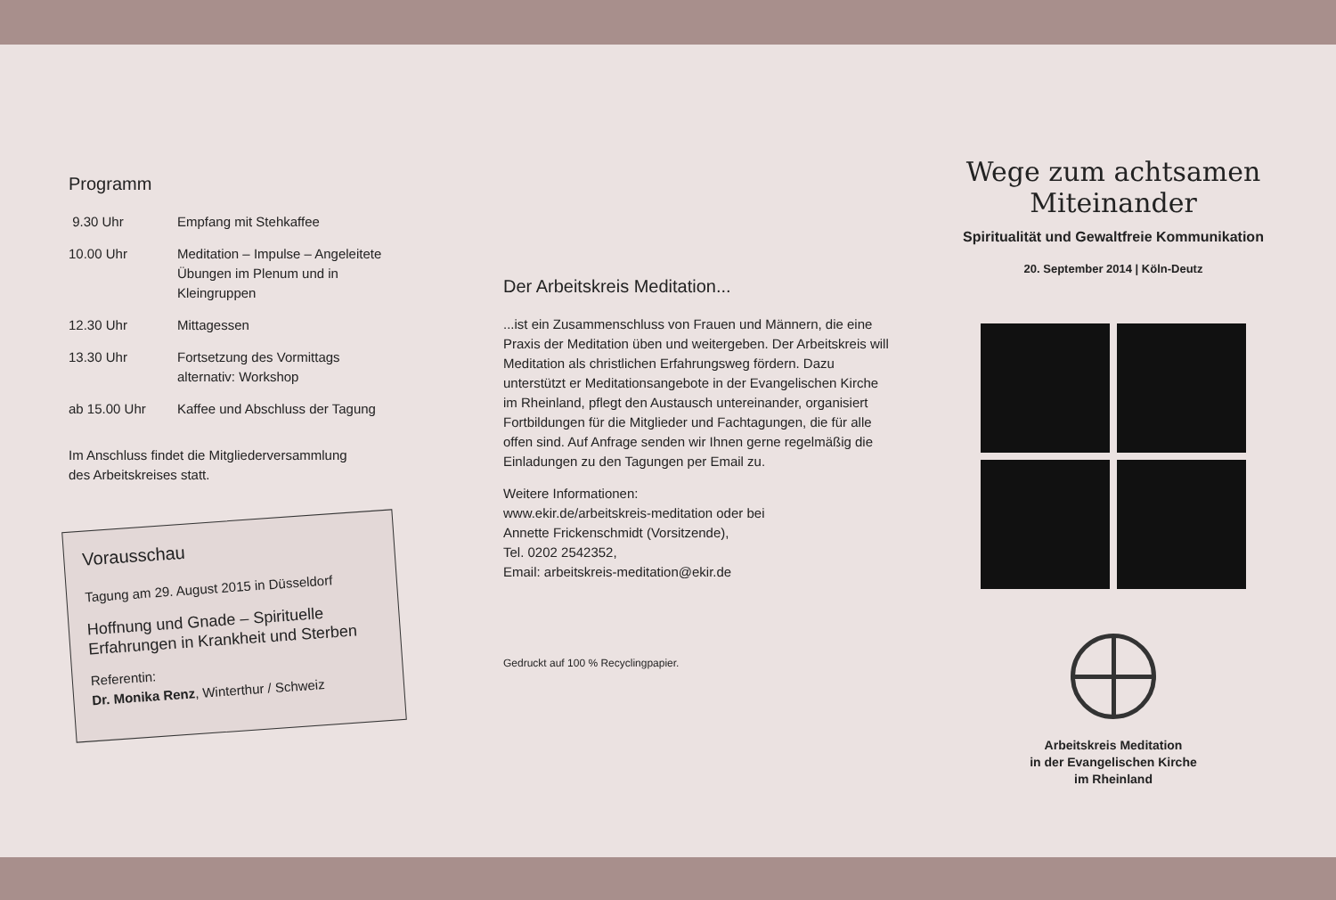Programm
9.30 Uhr Empfang mit Stehkaffee
10.00 Uhr Meditation – Impulse – Angeleitete Übungen im Plenum und in Kleingruppen
12.30 Uhr Mittagessen
13.30 Uhr Fortsetzung des Vormittags
alternativ: Workshop
ab 15.00 Uhr Kaffee und Abschluss der Tagung
Im Anschluss findet die Mitgliederversammlung
des Arbeitskreises statt.
Vorausschau
Tagung am 29. August 2015 in Düsseldorf
Hoffnung und Gnade – Spirituelle Erfahrungen in Krankheit und Sterben
Referentin:
Dr. Monika Renz, Winterthur / Schweiz
Der Arbeitskreis Meditation...
...ist ein Zusammenschluss von Frauen und Männern, die eine Praxis der Meditation üben und weitergeben. Der Arbeitskreis will Meditation als christlichen Erfahrungsweg fördern. Dazu unterstützt er Meditationsangebote in der Evangelischen Kirche im Rheinland, pflegt den Austausch untereinander, organisiert Fortbildungen für die Mitglieder und Fachtagungen, die für alle offen sind. Auf Anfrage senden wir Ihnen gerne regelmäßig die Einladungen zu den Tagungen per Email zu.
Weitere Informationen:
www.ekir.de/arbeitskreis-meditation oder bei
Annette Frickenschmidt (Vorsitzende),
Tel. 0202 2542352,
Email: arbeitskreis-meditation@ekir.de
Gedruckt auf 100 % Recyclingpapier.
Wege zum achtsamen
Miteinander
Spiritualität und Gewaltfreie Kommunikation
20. September 2014 | Köln-Deutz
Arbeitskreis Meditation
in der Evangelischen Kirche
im Rheinland